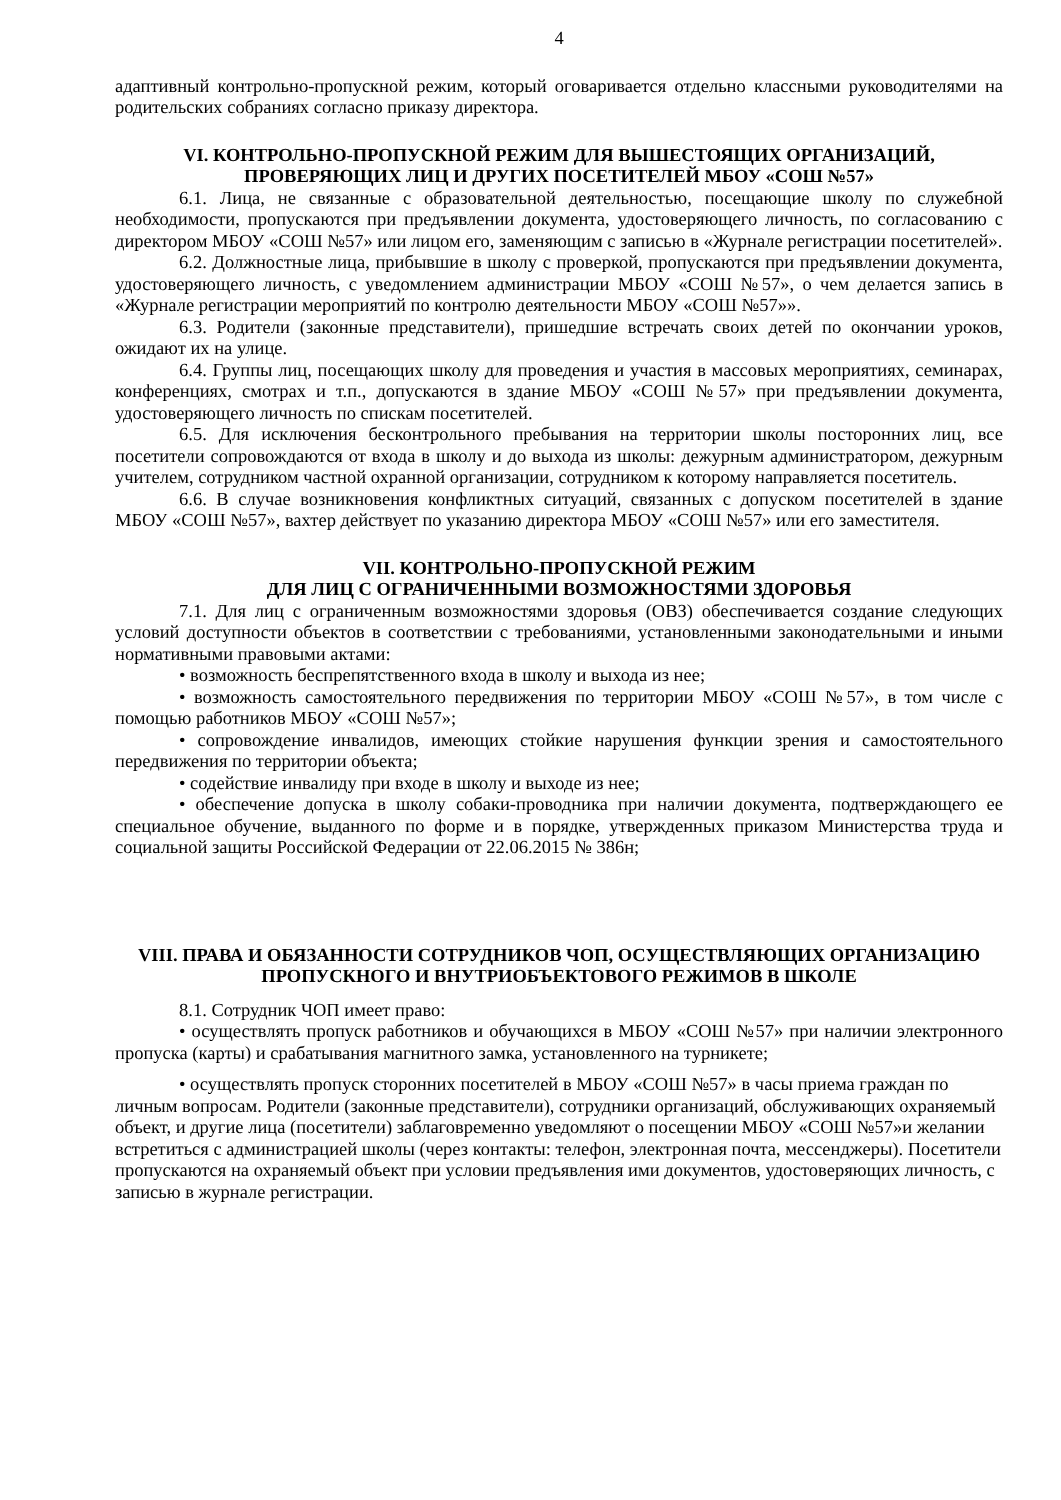4
адаптивный контрольно-пропускной режим, который оговаривается отдельно классными руководителями на родительских собраниях согласно приказу директора.
VI. КОНТРОЛЬНО-ПРОПУСКНОЙ РЕЖИМ ДЛЯ ВЫШЕСТОЯЩИХ ОРГАНИЗАЦИЙ, ПРОВЕРЯЮЩИХ ЛИЦ И ДРУГИХ ПОСЕТИТЕЛЕЙ МБОУ «СОШ №57»
6.1. Лица, не связанные с образовательной деятельностью, посещающие школу по служебной необходимости, пропускаются при предъявлении документа, удостоверяющего личность, по согласованию с директором МБОУ «СОШ №57» или лицом его, заменяющим с записью в «Журнале регистрации посетителей».
6.2. Должностные лица, прибывшие в школу с проверкой, пропускаются при предъявлении документа, удостоверяющего личность, с уведомлением администрации МБОУ «СОШ №57», о чем делается запись в «Журнале регистрации мероприятий по контролю деятельности МБОУ «СОШ №57»».
6.3. Родители (законные представители), пришедшие встречать своих детей по окончании уроков, ожидают их на улице.
6.4. Группы лиц, посещающих школу для проведения и участия в массовых мероприятиях, семинарах, конференциях, смотрах и т.п., допускаются в здание МБОУ «СОШ №57» при предъявлении документа, удостоверяющего личность по спискам посетителей.
6.5. Для исключения бесконтрольного пребывания на территории школы посторонних лиц, все посетители сопровождаются от входа в школу и до выхода из школы: дежурным администратором, дежурным учителем, сотрудником частной охранной организации, сотрудником к которому направляется посетитель.
6.6. В случае возникновения конфликтных ситуаций, связанных с допуском посетителей в здание МБОУ «СОШ №57», вахтер действует по указанию директора МБОУ «СОШ №57» или его заместителя.
VII. КОНТРОЛЬНО-ПРОПУСКНОЙ РЕЖИМ
ДЛЯ ЛИЦ С ОГРАНИЧЕННЫМИ ВОЗМОЖНОСТЯМИ ЗДОРОВЬЯ
7.1. Для лиц с ограниченным возможностями здоровья (ОВЗ) обеспечивается создание следующих условий доступности объектов в соответствии с требованиями, установленными законодательными и иными нормативными правовыми актами:
• возможность беспрепятственного входа в школу и выхода из нее;
• возможность самостоятельного передвижения по территории МБОУ «СОШ №57», в том числе с помощью работников МБОУ «СОШ №57»;
• сопровождение инвалидов, имеющих стойкие нарушения функции зрения и самостоятельного передвижения по территории объекта;
• содействие инвалиду при входе в школу и выходе из нее;
• обеспечение допуска в школу собаки-проводника при наличии документа, подтверждающего ее специальное обучение, выданного по форме и в порядке, утвержденных приказом Министерства труда и социальной защиты Российской Федерации от 22.06.2015 № 386н;
VIII. ПРАВА И ОБЯЗАННОСТИ СОТРУДНИКОВ ЧОП, ОСУЩЕСТВЛЯЮЩИХ ОРГАНИЗАЦИЮ ПРОПУСКНОГО И ВНУТРИОБЪЕКТОВОГО РЕЖИМОВ В ШКОЛЕ
8.1. Сотрудник ЧОП имеет право:
• осуществлять пропуск работников и обучающихся в МБОУ «СОШ №57» при наличии электронного пропуска (карты) и срабатывания магнитного замка, установленного на турникете;
• осуществлять пропуск сторонних посетителей в МБОУ «СОШ №57» в часы приема граждан по личным вопросам. Родители (законные представители), сотрудники организаций, обслуживающих охраняемый объект, и другие лица (посетители) заблаговременно уведомляют о посещении МБОУ «СОШ №57»и желании встретиться с администрацией школы (через контакты: телефон, электронная почта, мессенджеры). Посетители пропускаются на охраняемый объект при условии предъявления ими документов, удостоверяющих личность, с записью в журнале регистрации.